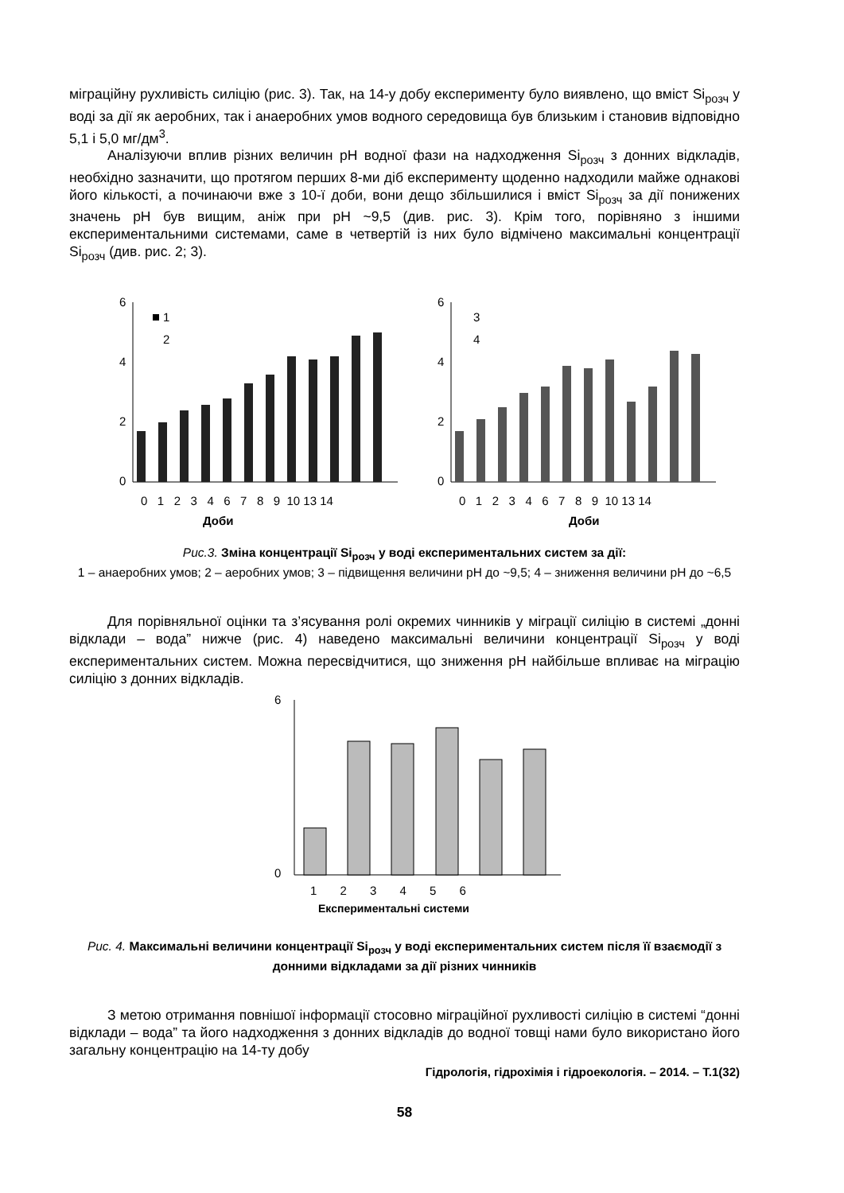міграційну рухливість силіцію (рис. 3). Так, на 14-у добу експерименту було виявлено, що вміст Si<sub>розч</sub> у воді за дії як аеробних, так і анаеробних умов водного середовища був близьким і становив відповідно 5,1 і 5,0 мг/дм<sup>3</sup>.
Аналізуючи вплив різних величин pH водної фази на надходження Si<sub>розч</sub> з донних відкладів, необхідно зазначити, що протягом перших 8-ми діб експерименту щоденно надходили майже однакові його кількості, а починаючи вже з 10-ї доби, вони дещо збільшилися і вміст Si<sub>розч</sub> за дії понижених значень pH був вищим, аніж при pH ~9,5 (див. рис. 3). Крім того, порівняно з іншими експериментальними системами, саме в четвертій із них було відмічено максимальні концентрації Si<sub>розч</sub> (див. рис. 2; 3).
6
4
2
0
1
2
Доби
0 1 2 3 4 6 7 8 9 10 13 14
6
4
2
0
3
4
Доби
0 1 2 3 4 6 7 8 9 10 13 14
Рис.3. Зміна концентрації Si<sub>розч</sub> у воді експериментальних систем за дії:
1 – анаеробних умов; 2 – аеробних умов; 3 – підвищення величини pH до ~9,5; 4 – зниження величини pH до ~6,5
Для порівняльної оцінки та з’ясування ролі окремих чинників у міграції силіцію в системі „донні відклади – вода” нижче (рис. 4) наведено максимальні величини концентрації Si<sub>розч</sub> у воді експериментальних систем. Можна пересвідчитися, що зниження pH найбільше впливає на міграцію силіцію з донних відкладів.
6
0
1 2 3 4 5 6
Експериментальні системи
Рис. 4. Максимальні величини концентрації Si<sub>розч</sub> у воді експериментальних систем після її взаємодії з донними відкладами за дії різних чинників
З метою отримання повнішої інформації стосовно міграційної рухливості силіцію в системі “донні відклади – вода” та його надходження з донних відкладів до водної товщі нами було використано його загальну концентрацію на 14-ту добу
Гідрологія, гідрохімія і гідроекологія. – 2014. – Т.1(32)
58